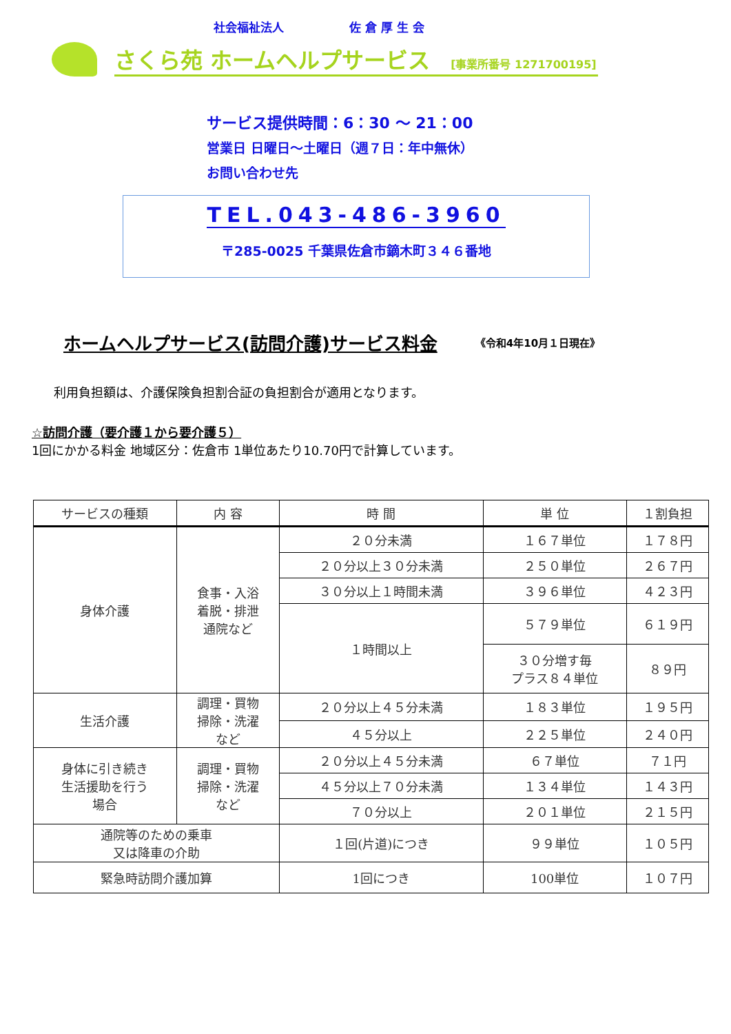社会福祉法人 佐 倉 厚 生 会
さくら苑 ホームヘルプサービス [事業所番号 1271700195]
サービス提供時間：6：30 ～ 21：00
営業日 日曜日～土曜日（週７日：年中無休）
お問い合わせ先
TEL.043-486-3960
〒285-0025 千葉県佐倉市鏑木町３４６番地
ホームヘルプサービス(訪問介護)サービス料金 《令和4年10月１日現在》
利用負担額は、介護保険負担割合証の負担割合が適用となります。
☆訪問介護（要介護１から要介護５）
1回にかかる料金 地域区分：佐倉市 1単位あたり10.70円で計算しています。
| サービスの種類 | 内 容 | 時 間 | 単 位 | １割負担 |
| --- | --- | --- | --- | --- |
| 身体介護 | 食事・入浴 着脱・排泄 通院など | ２０分未満 | １６７単位 | １７８円 |
| | | ２０分以上３０分未満 | ２５０単位 | ２６７円 |
| | | ３０分以上１時間未満 | ３９６単位 | ４２３円 |
| | | １時間以上 | ５７９単位 | ６１９円 |
| | | | ３０分増す毎 プラス８４単位 | ８９円 |
| 生活介護 | 調理・買物 掃除・洗濯 など | ２０分以上４５分未満 | １８３単位 | １９５円 |
| | | ４５分以上 | ２２５単位 | ２４０円 |
| 身体に引き続き 生活援助を行う 場合 | 調理・買物 掃除・洗濯 など | ２０分以上４５分未満 | ６７単位 | ７１円 |
| | | ４５分以上７０分未満 | １３４単位 | １４３円 |
| | | ７０分以上 | ２０１単位 | ２１５円 |
| 通院等のための乗車 又は降車の介助 | | １回(片道)につき | ９９単位 | １０５円 |
| 緊急時訪問介護加算 | | 1回につき | 100単位 | １０７円 |